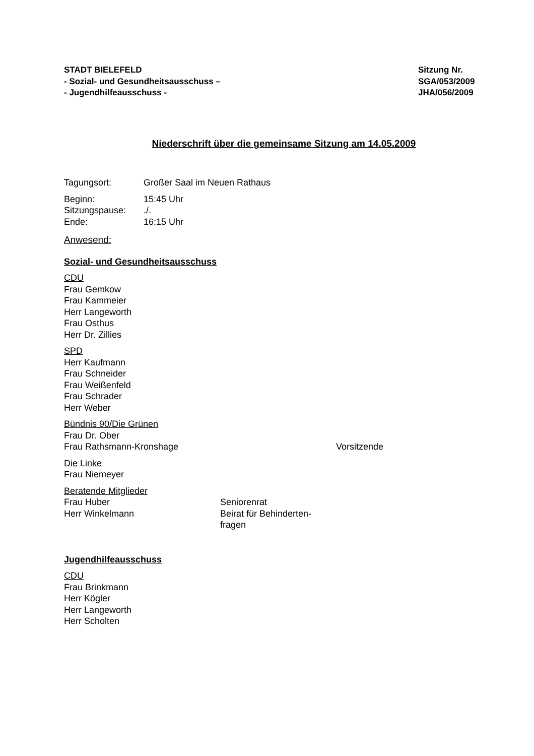STADT BIELEFELD
- Sozial- und Gesundheitsausschuss –
- Jugendhilfeausschuss -
Sitzung Nr.
SGA/053/2009
JHA/056/2009
Niederschrift über die gemeinsame Sitzung am 14.05.2009
Tagungsort: Großer Saal im Neuen Rathaus
Beginn: 15:45 Uhr
Sitzungspause: ./.
Ende: 16:15 Uhr
Anwesend:
Sozial- und Gesundheitsausschuss
CDU
Frau Gemkow
Frau Kammeier
Herr Langeworth
Frau Osthus
Herr Dr. Zillies
SPD
Herr Kaufmann
Frau Schneider
Frau Weißenfeld
Frau Schrader
Herr Weber
Bündnis 90/Die Grünen
Frau Dr. Ober
Frau Rathsmann-Kronshage Vorsitzende
Die Linke
Frau Niemeyer
Beratende Mitglieder
Frau Huber Seniorenrat
Herr Winkelmann Beirat für Behinderten-
fragen
Jugendhilfeausschuss
CDU
Frau Brinkmann
Herr Kögler
Herr Langeworth
Herr Scholten